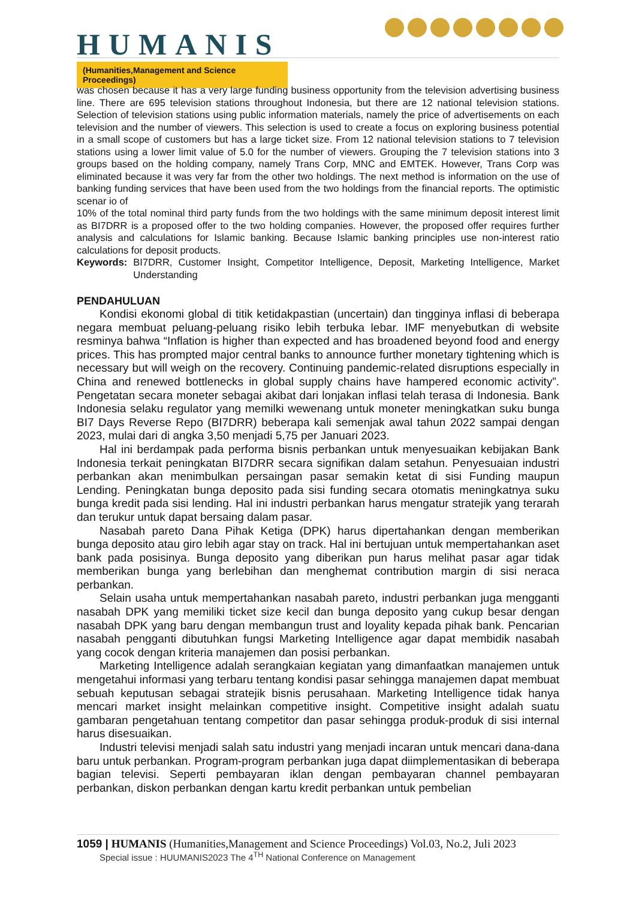HUMANIS
(Humanities,Management and Science Proceedings)
was chosen because it has a very large funding business opportunity from the television advertising business line. There are 695 television stations throughout Indonesia, but there are 12 national television stations. Selection of television stations using public information materials, namely the price of advertisements on each television and the number of viewers. This selection is used to create a focus on exploring business potential in a small scope of customers but has a large ticket size. From 12 national television stations to 7 television stations using a lower limit value of 5.0 for the number of viewers. Grouping the 7 television stations into 3 groups based on the holding company, namely Trans Corp, MNC and EMTEK. However, Trans Corp was eliminated because it was very far from the other two holdings. The next method is information on the use of banking funding services that have been used from the two holdings from the financial reports. The optimistic scenar io of
10% of the total nominal third party funds from the two holdings with the same minimum deposit interest limit as BI7DRR is a proposed offer to the two holding companies. However, the proposed offer requires further analysis and calculations for Islamic banking. Because Islamic banking principles use non-interest ratio calculations for deposit products.
Keywords: BI7DRR, Customer Insight, Competitor Intelligence, Deposit, Marketing Intelligence, Market Understanding
PENDAHULUAN
Kondisi ekonomi global di titik ketidakpastian (uncertain) dan tingginya inflasi di beberapa negara membuat peluang-peluang risiko lebih terbuka lebar. IMF menyebutkan di website resminya bahwa “Inflation is higher than expected and has broadened beyond food and energy prices. This has prompted major central banks to announce further monetary tightening which is necessary but will weigh on the recovery. Continuing pandemic-related disruptions especially in China and renewed bottlenecks in global supply chains have hampered economic activity”. Pengetatan secara moneter sebagai akibat dari lonjakan inflasi telah terasa di Indonesia. Bank Indonesia selaku regulator yang memilki wewenang untuk moneter meningkatkan suku bunga BI7 Days Reverse Repo (BI7DRR) beberapa kali semenjak awal tahun 2022 sampai dengan 2023, mulai dari di angka 3,50 menjadi 5,75 per Januari 2023.
Hal ini berdampak pada performa bisnis perbankan untuk menyesuaikan kebijakan Bank Indonesia terkait peningkatan BI7DRR secara signifikan dalam setahun. Penyesuaian industri perbankan akan menimbulkan persaingan pasar semakin ketat di sisi Funding maupun Lending. Peningkatan bunga deposito pada sisi funding secara otomatis meningkatnya suku bunga kredit pada sisi lending. Hal ini industri perbankan harus mengatur stratejik yang terarah dan terukur untuk dapat bersaing dalam pasar.
Nasabah pareto Dana Pihak Ketiga (DPK) harus dipertahankan dengan memberikan bunga deposito atau giro lebih agar stay on track. Hal ini bertujuan untuk mempertahankan aset bank pada posisinya. Bunga deposito yang diberikan pun harus melihat pasar agar tidak memberikan bunga yang berlebihan dan menghemat contribution margin di sisi neraca perbankan.
Selain usaha untuk mempertahankan nasabah pareto, industri perbankan juga mengganti nasabah DPK yang memiliki ticket size kecil dan bunga deposito yang cukup besar dengan nasabah DPK yang baru dengan membangun trust and loyality kepada pihak bank. Pencarian nasabah pengganti dibutuhkan fungsi Marketing Intelligence agar dapat membidik nasabah yang cocok dengan kriteria manajemen dan posisi perbankan.
Marketing Intelligence adalah serangkaian kegiatan yang dimanfaatkan manajemen untuk mengetahui informasi yang terbaru tentang kondisi pasar sehingga manajemen dapat membuat sebuah keputusan sebagai stratejik bisnis perusahaan. Marketing Intelligence tidak hanya mencari market insight melainkan competitive insight. Competitive insight adalah suatu gambaran pengetahuan tentang competitor dan pasar sehingga produk-produk di sisi internal harus disesuaikan.
Industri televisi menjadi salah satu industri yang menjadi incaran untuk mencari dana-dana baru untuk perbankan. Program-program perbankan juga dapat diimplementasikan di beberapa bagian televisi. Seperti pembayaran iklan dengan pembayaran channel pembayaran perbankan, diskon perbankan dengan kartu kredit perbankan untuk pembelian
1059 | HUMANIS (Humanities,Management and Science Proceedings) Vol.03, No.2, Juli 2023
Special issue : HUUMANIS2023 The 4<sup>TH</sup> National Conference on Management